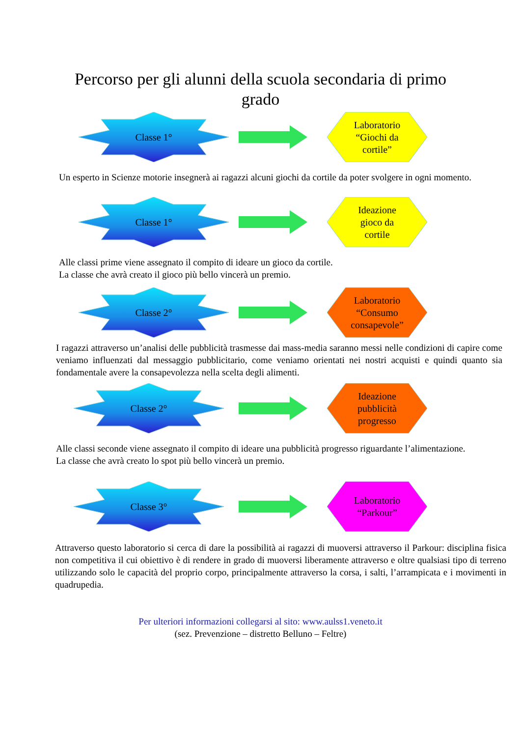Percorso per gli alunni della scuola secondaria di primo grado
Classe 1°
Laboratorio
“Giochi da
cortile”
Un esperto in Scienze motorie insegnerà ai ragazzi alcuni giochi da cortile da poter svolgere in ogni momento.
Classe 1°
Ideazione
gioco da
cortile
Alle classi prime viene assegnato il compito di ideare un gioco da cortile.
La classe che avrà creato il gioco più bello vincerà un premio.
Classe 2°
Laboratorio
“Consumo
consapevole”
I ragazzi attraverso un’analisi delle pubblicità trasmesse dai mass-media saranno messi nelle condizioni di capire come veniamo influenzati dal messaggio pubblicitario, come veniamo orientati nei nostri acquisti e quindi quanto sia fondamentale avere la consapevolezza nella scelta degli alimenti.
Classe 2°
Ideazione
pubblicità
progresso
Alle classi seconde viene assegnato il compito di ideare una pubblicità progresso riguardante l’alimentazione.
La classe che avrà creato lo spot più bello vincerà un premio.
Classe 3°
Laboratorio
“Parkour”
Attraverso questo laboratorio si cerca di dare la possibilità ai ragazzi di muoversi attraverso il Parkour: disciplina fisica non competitiva il cui obiettivo è di rendere in grado di muoversi liberamente attraverso e oltre qualsiasi tipo di terreno utilizzando solo le capacità del proprio corpo, principalmente attraverso la corsa, i salti, l’arrampicata e i movimenti in quadrupedia.
Per ulteriori informazioni collegarsi al sito: www.aulss1.veneto.it
(sez. Prevenzione – distretto Belluno – Feltre)